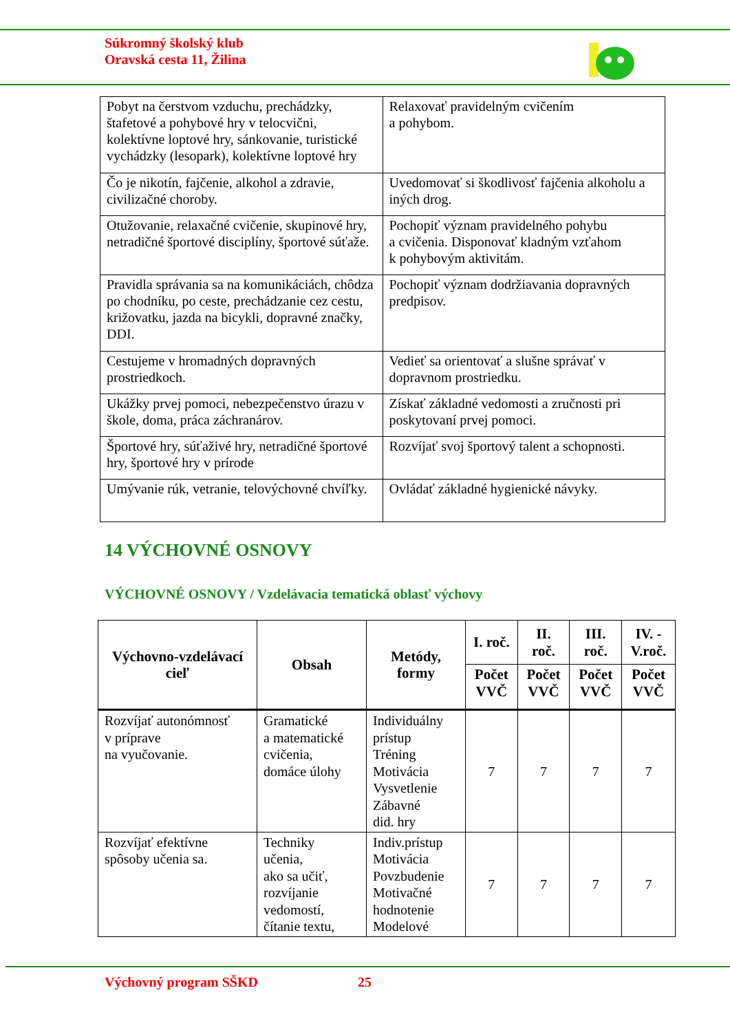Súkromný školský klub
Oravská cesta 11, Žilina
| Pobyt na čerstvom vzduchu, prechádzky, štafetové a pohybové hry v telocvični, kolektívne loptové hry, sánkovanie, turistické vychádzky (lesopark), kolektívne loptové hry | Relaxovať pravidelným cvičením a pohybom. |
| Čo je nikotín, fajčenie, alkohol a zdravie, civilizačné choroby. | Uvedomovať si škodlivosť fajčenia alkoholu a iných drog. |
| Otužovanie, relaxačné cvičenie, skupinové hry, netradičné športové disciplíny, športové súťaže. | Pochopiť význam pravidelného pohybu a cvičenia. Disponovať kladným vzťahom k pohybovým aktivitám. |
| Pravidla správania sa na komunikáciách, chôdza po chodníku, po ceste, prechádzanie cez cestu, križovatku, jazda na bicykli, dopravné značky, DDI. | Pochopiť význam dodržiavania dopravných predpisov. |
| Cestujeme v hromadných dopravných prostriedkoch. | Vedieť sa orientovať a slušne správať v dopravnom prostriedku. |
| Ukážky prvej pomoci, nebezpečenstvo úrazu v škole, doma, práca záchranárov. | Získať základné vedomosti a zručnosti pri poskytovaní prvej pomoci. |
| Športové hry, súťaživé hry, netradičné športové hry, športové hry v prírode | Rozvíjať svoj športový talent a schopnosti. |
| Umývanie rúk, vetranie, telovýchovné chvíľky. | Ovládať základné hygienické návyky. |
14 VÝCHOVNÉ OSNOVY
VÝCHOVNÉ OSNOVY / Vzdelávacia tematická oblasť výchovy
| Výchovno-vzdelávací cieľ | Obsah | Metódy, formy | I. roč. | II. roč. | III. roč. | IV. - V.roč. |
| --- | --- | --- | --- | --- | --- | --- |
| | | | Počet VVČ | Počet VVČ | Počet VVČ | Počet VVČ |
| Rozvíjať autonómnosť v príprave na vyučovanie. | Gramatické a matematické cvičenia, domáce úlohy | Individuálny prístup Tréning Motivácia Vysvetlenie Zábavné did. hry | 7 | 7 | 7 | 7 |
| Rozvíjať efektívne spôsoby učenia sa. | Techniky učenia, ako sa učiť, rozvíjanie vedomostí, čítanie textu, | Indiv.prístup Motivácia Povzbudenie Motivačné hodnotenie Modelové | 7 | 7 | 7 | 7 |
Výchovný program SŠKD 25